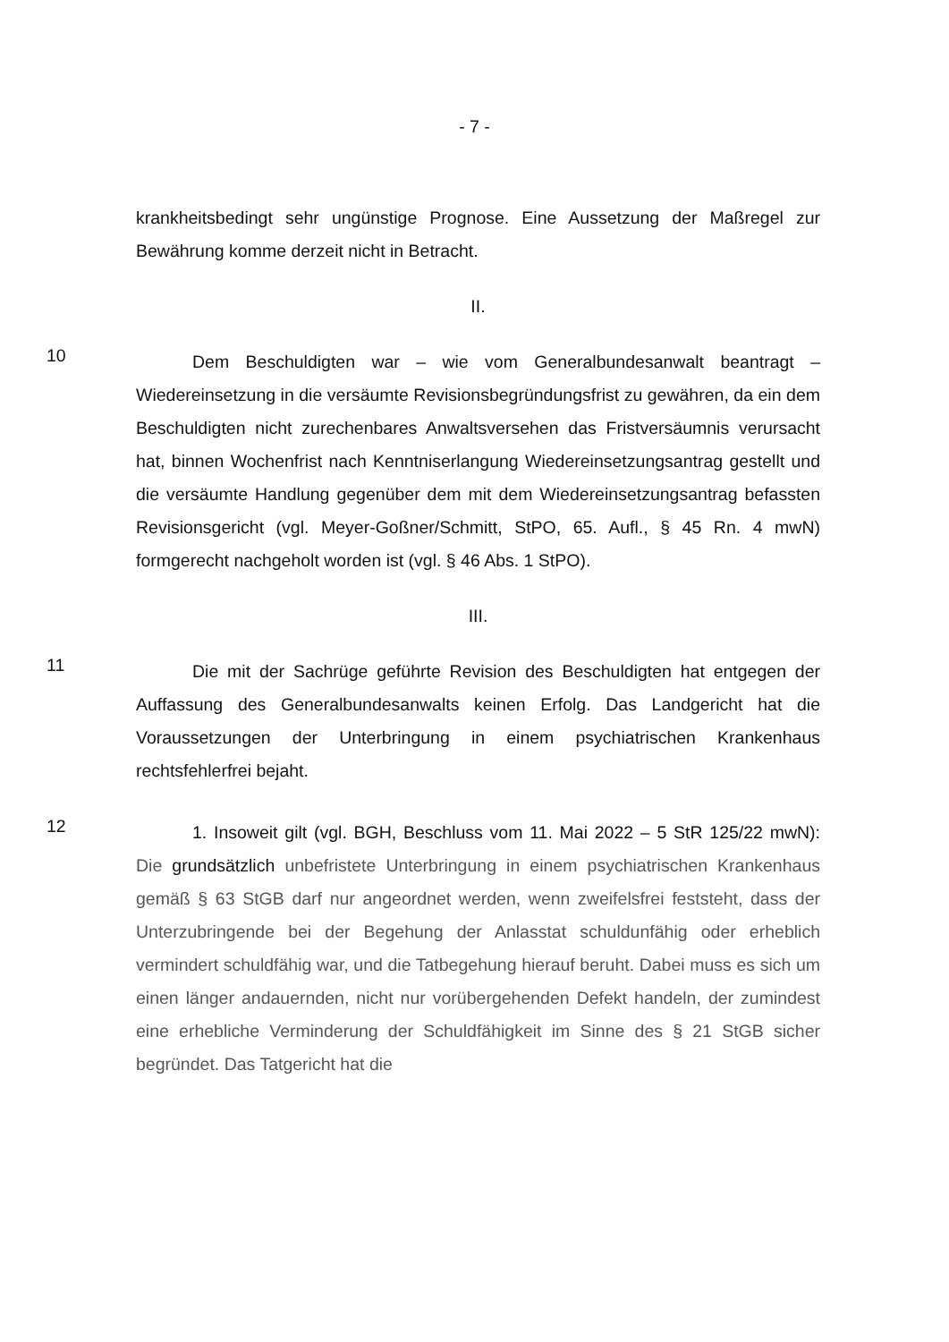- 7 -
krankheitsbedingt sehr ungünstige Prognose. Eine Aussetzung der Maßregel zur Bewährung komme derzeit nicht in Betracht.
II.
10
Dem Beschuldigten war – wie vom Generalbundesanwalt beantragt – Wiedereinsetzung in die versäumte Revisionsbegründungsfrist zu gewähren, da ein dem Beschuldigten nicht zurechenbares Anwaltsversehen das Fristversäumnis verursacht hat, binnen Wochenfrist nach Kenntniserlangung Wiedereinsetzungsantrag gestellt und die versäumte Handlung gegenüber dem mit dem Wiedereinsetzungsantrag befassten Revisionsgericht (vgl. Meyer-Goßner/Schmitt, StPO, 65. Aufl., § 45 Rn. 4 mwN) formgerecht nachgeholt worden ist (vgl. § 46 Abs. 1 StPO).
III.
11
Die mit der Sachrüge geführte Revision des Beschuldigten hat entgegen der Auffassung des Generalbundesanwalts keinen Erfolg. Das Landgericht hat die Voraussetzungen der Unterbringung in einem psychiatrischen Krankenhaus rechtsfehlerfrei bejaht.
12
1. Insoweit gilt (vgl. BGH, Beschluss vom 11. Mai 2022 – 5 StR 125/22 mwN): Die grundsätzlich unbefristete Unterbringung in einem psychiatrischen Krankenhaus gemäß § 63 StGB darf nur angeordnet werden, wenn zweifelsfrei feststeht, dass der Unterzubringende bei der Begehung der Anlasstat schuldunfähig oder erheblich vermindert schuldfähig war, und die Tatbegehung hierauf beruht. Dabei muss es sich um einen länger andauernden, nicht nur vorübergehenden Defekt handeln, der zumindest eine erhebliche Verminderung der Schuldfähigkeit im Sinne des § 21 StGB sicher begründet. Das Tatgericht hat die